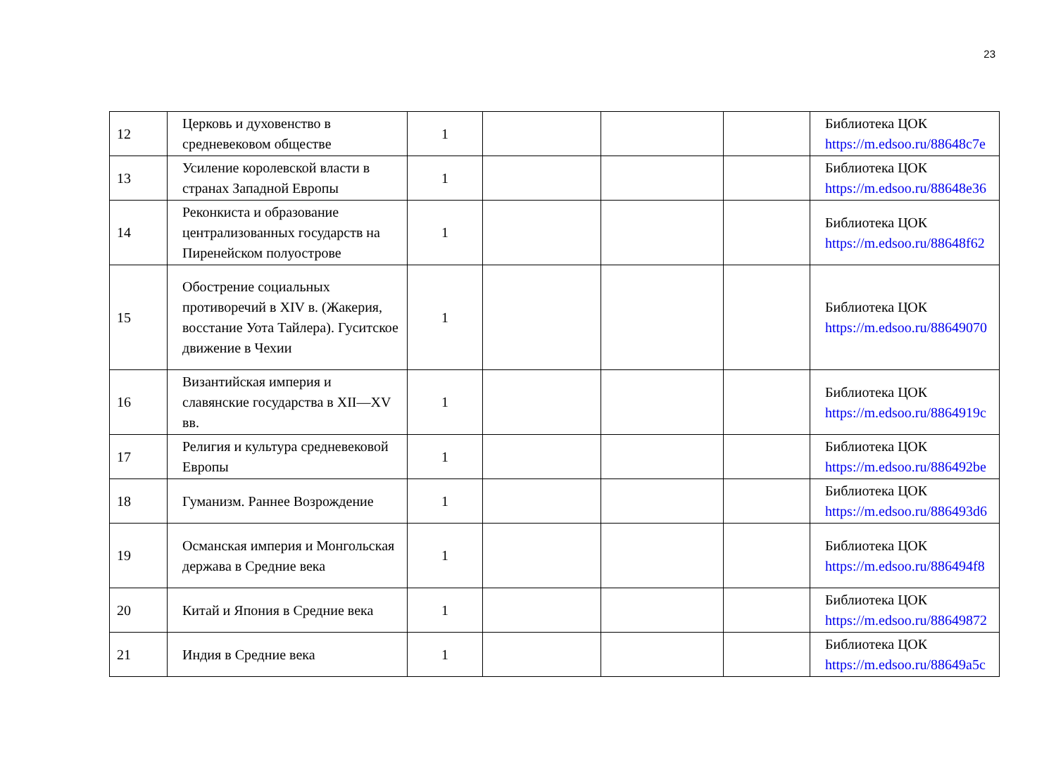23
| 12 | Церковь и духовенство в средневековом обществе | 1 | | | | Библиотека ЦОК https://m.edsoo.ru/88648c7e |
| 13 | Усиление королевской власти в странах Западной Европы | 1 | | | | Библиотека ЦОК https://m.edsoo.ru/88648e36 |
| 14 | Реконкиста и образование централизованных государств на Пиренейском полуострове | 1 | | | | Библиотека ЦОК https://m.edsoo.ru/88648f62 |
| 15 | Обострение социальных противоречий в XIV в. (Жакерия, восстание Уота Тайлера). Гуситское движение в Чехии | 1 | | | | Библиотека ЦОК https://m.edsoo.ru/88649070 |
| 16 | Византийская империя и славянские государства в XII—XV вв. | 1 | | | | Библиотека ЦОК https://m.edsoo.ru/8864919c |
| 17 | Религия и культура средневековой Европы | 1 | | | | Библиотека ЦОК https://m.edsoo.ru/886492be |
| 18 | Гуманизм. Раннее Возрождение | 1 | | | | Библиотека ЦОК https://m.edsoo.ru/886493d6 |
| 19 | Османская империя и Монгольская держава в Средние века | 1 | | | | Библиотека ЦОК https://m.edsoo.ru/886494f8 |
| 20 | Китай и Япония в Средние века | 1 | | | | Библиотека ЦОК https://m.edsoo.ru/88649872 |
| 21 | Индия в Средние века | 1 | | | | Библиотека ЦОК https://m.edsoo.ru/88649a5c |